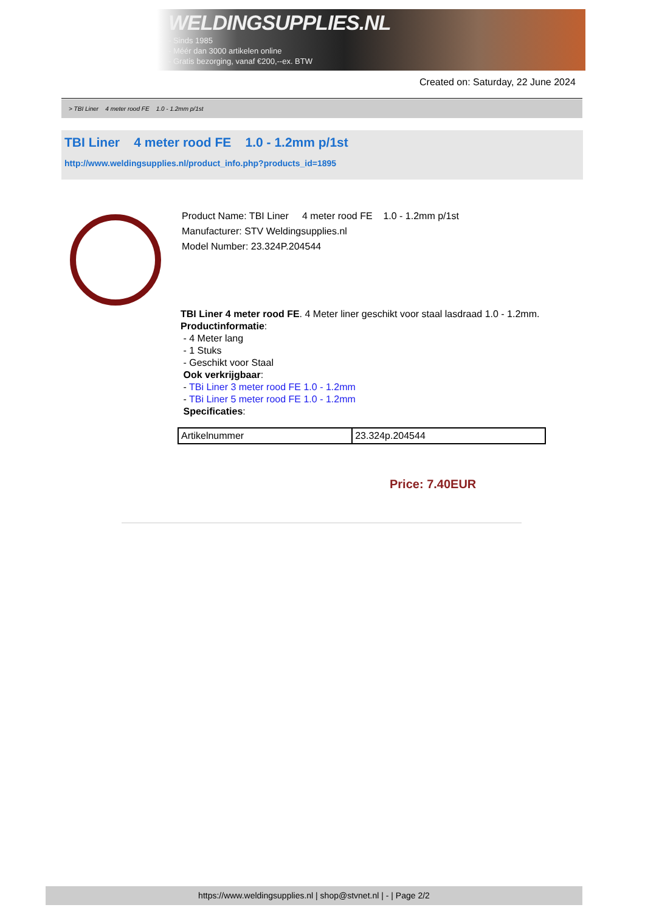WELDINGSUPPLIES.NL
- Sinds 1985
- Méér dan 3000 artikelen online
- Gratis bezorging, vanaf €200,--ex. BTW
Created on: Saturday, 22 June 2024
> TBI Liner 4 meter rood FE 1.0 - 1.2mm p/1st
TBI Liner 4 meter rood FE 1.0 - 1.2mm p/1st
http://www.weldingsupplies.nl/product_info.php?products_id=1895
Product Name: TBI Liner 4 meter rood FE 1.0 - 1.2mm p/1st
Manufacturer: STV Weldingsupplies.nl
Model Number: 23.324P.204544
TBI Liner 4 meter rood FE. 4 Meter liner geschikt voor staal lasdraad 1.0 - 1.2mm.
Productinformatie:
- 4 Meter lang
- 1 Stuks
- Geschikt voor Staal
Ook verkrijgbaar:
- TBi Liner 3 meter rood FE 1.0 - 1.2mm
- TBi Liner 5 meter rood FE 1.0 - 1.2mm
Specificaties:
| Artikelnummer | 23.324p.204544 |
Price: 7.40EUR
https://www.weldingsupplies.nl | shop@stvnet.nl | - | Page 2/2